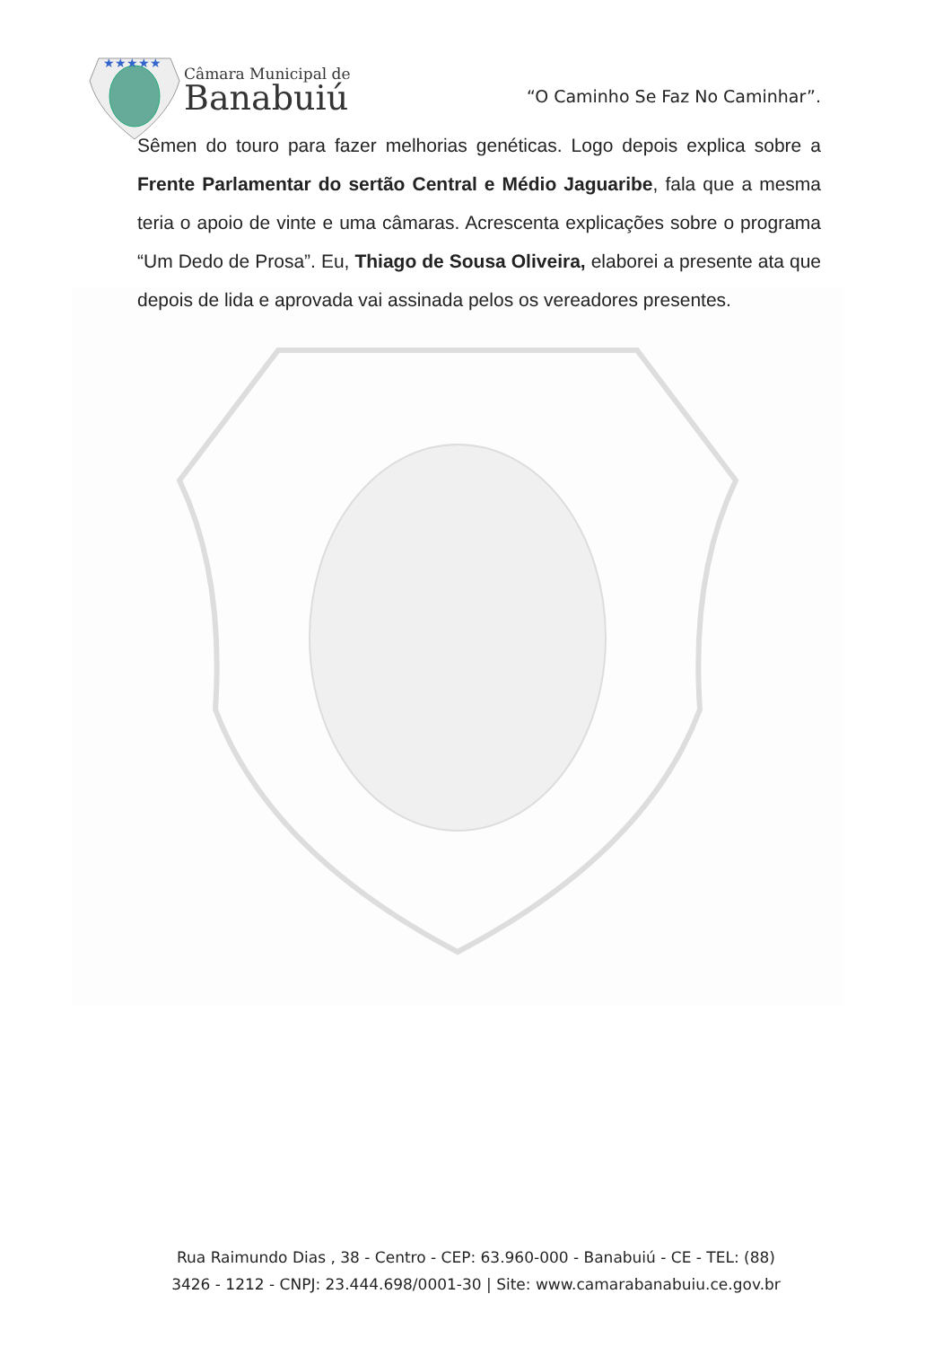★★★★★
Câmara Municipal de
Banabuiú
“O Caminho Se Faz No Caminhar”.
Sêmen do touro para fazer melhorias genéticas. Logo depois explica sobre a Frente Parlamentar do sertão Central e Médio Jaguaribe, fala que a mesma teria o apoio de vinte e uma câmaras. Acrescenta explicações sobre o programa “Um Dedo de Prosa”. Eu, Thiago de Sousa Oliveira, elaborei a presente ata que depois de lida e aprovada vai assinada pelos os vereadores presentes.
Rua Raimundo Dias , 38 - Centro - CEP: 63.960-000 - Banabuiú - CE - TEL: (88)
3426 - 1212 - CNPJ: 23.444.698/0001-30 | Site: www.camarabanabuiu.ce.gov.br